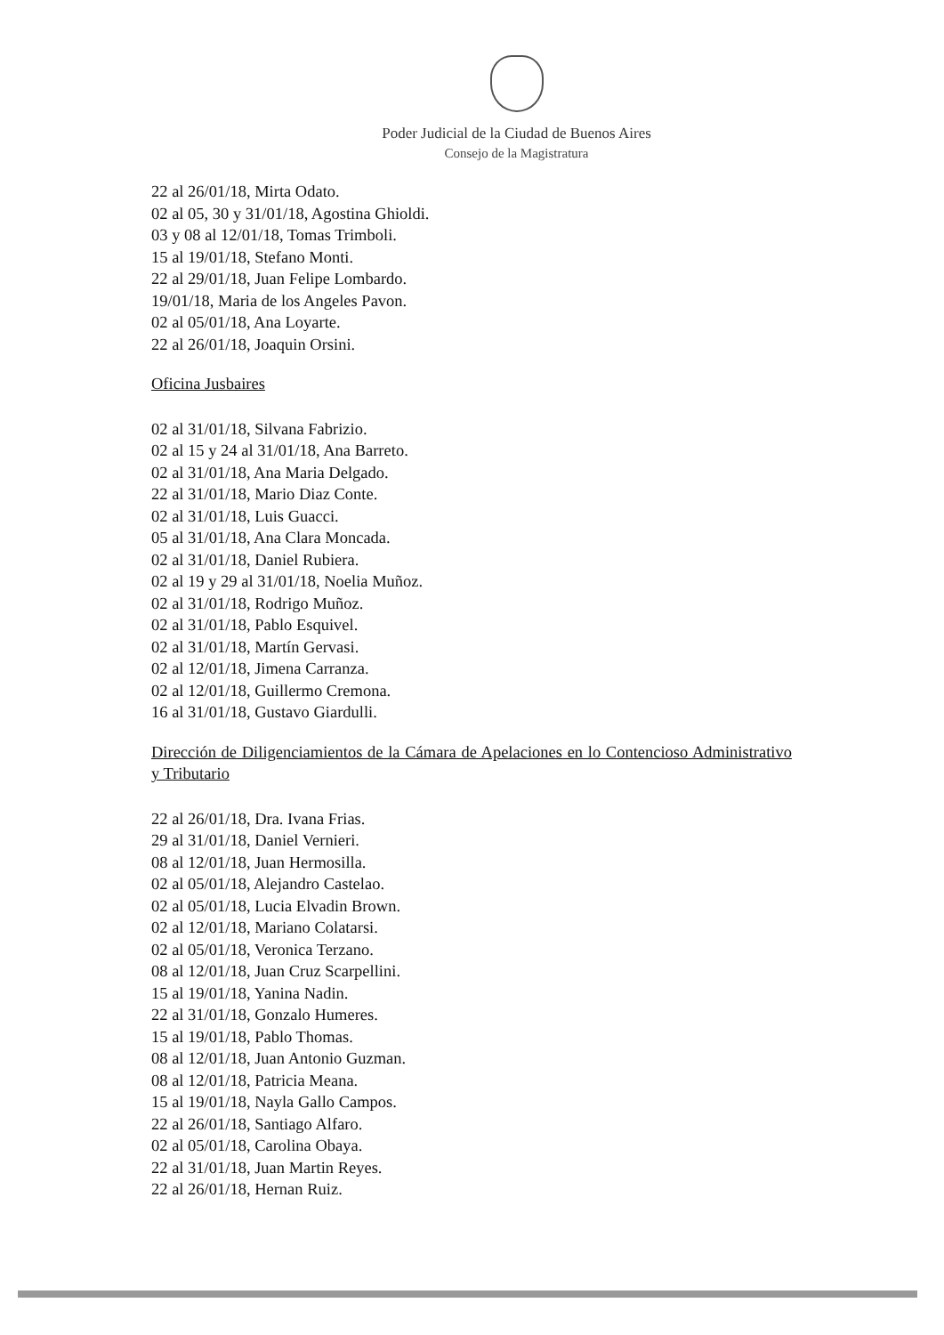Poder Judicial de la Ciudad de Buenos Aires
Consejo de la Magistratura
22 al 26/01/18, Mirta Odato.
02 al 05, 30 y 31/01/18, Agostina Ghioldi.
03 y 08 al 12/01/18, Tomas Trimboli.
15 al 19/01/18, Stefano Monti.
22 al 29/01/18, Juan Felipe Lombardo.
19/01/18, Maria de los Angeles Pavon.
02 al 05/01/18, Ana Loyarte.
22 al 26/01/18, Joaquin Orsini.
Oficina Jusbaires
02 al 31/01/18, Silvana Fabrizio.
02 al 15 y 24 al 31/01/18, Ana Barreto.
02 al 31/01/18, Ana Maria Delgado.
22 al 31/01/18, Mario Diaz Conte.
02 al 31/01/18, Luis Guacci.
05 al 31/01/18, Ana Clara Moncada.
02 al 31/01/18, Daniel Rubiera.
02 al 19 y 29 al 31/01/18, Noelia Muñoz.
02 al 31/01/18, Rodrigo Muñoz.
02 al 31/01/18, Pablo Esquivel.
02 al 31/01/18, Martín Gervasi.
02 al 12/01/18, Jimena Carranza.
02 al 12/01/18, Guillermo Cremona.
16 al 31/01/18, Gustavo Giardulli.
Dirección de Diligenciamientos de la Cámara de Apelaciones en lo Contencioso Administrativo y Tributario
22 al 26/01/18, Dra. Ivana Frias.
29 al 31/01/18, Daniel Vernieri.
08 al 12/01/18, Juan Hermosilla.
02 al 05/01/18, Alejandro Castelao.
02 al 05/01/18, Lucia Elvadin Brown.
02 al 12/01/18, Mariano Colatarsi.
02 al 05/01/18, Veronica Terzano.
08 al 12/01/18, Juan Cruz Scarpellini.
15 al 19/01/18, Yanina Nadin.
22 al 31/01/18, Gonzalo Humeres.
15 al 19/01/18, Pablo Thomas.
08 al 12/01/18, Juan Antonio Guzman.
08 al 12/01/18, Patricia Meana.
15 al 19/01/18, Nayla Gallo Campos.
22 al 26/01/18, Santiago Alfaro.
02 al 05/01/18, Carolina Obaya.
22 al 31/01/18, Juan Martin Reyes.
22 al 26/01/18, Hernan Ruiz.